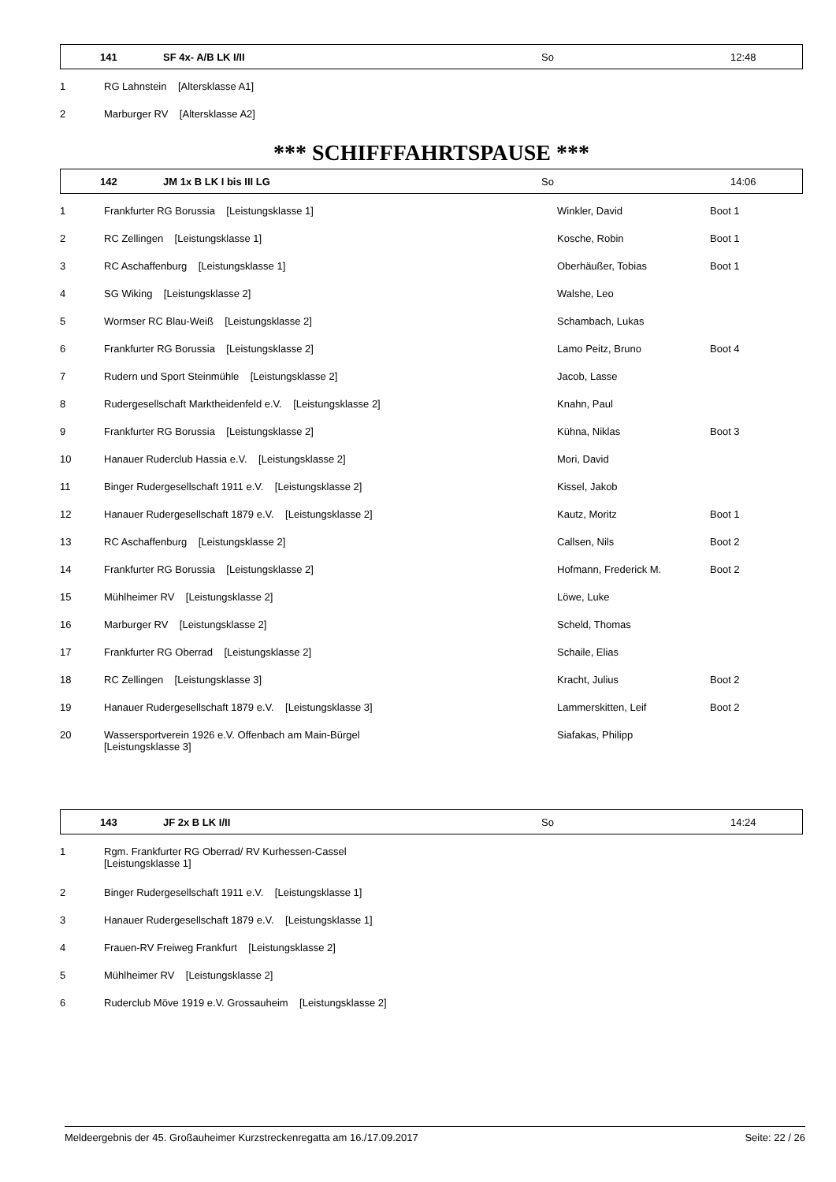141 SF 4x- A/B LK I/II So 12:48
| 1 | RG Lahnstein [Altersklasse A1] |
| 2 | Marburger RV [Altersklasse A2] |
*** SCHIFFFAHRTSPAUSE ***
142 JM 1x B LK I bis III LG So 14:06
| 1 | Frankfurter RG Borussia [Leistungsklasse 1] | Winkler, David | Boot 1 |
| 2 | RC Zellingen [Leistungsklasse 1] | Kosche, Robin | Boot 1 |
| 3 | RC Aschaffenburg [Leistungsklasse 1] | Oberhäußer, Tobias | Boot 1 |
| 4 | SG Wiking [Leistungsklasse 2] | Walshe, Leo | |
| 5 | Wormser RC Blau-Weiß [Leistungsklasse 2] | Schambach, Lukas | |
| 6 | Frankfurter RG Borussia [Leistungsklasse 2] | Lamo Peitz, Bruno | Boot 4 |
| 7 | Rudern und Sport Steinmühle [Leistungsklasse 2] | Jacob, Lasse | |
| 8 | Rudergesellschaft Marktheidenfeld e.V. [Leistungsklasse 2] | Knahn, Paul | |
| 9 | Frankfurter RG Borussia [Leistungsklasse 2] | Kühna, Niklas | Boot 3 |
| 10 | Hanauer Ruderclub Hassia e.V. [Leistungsklasse 2] | Mori, David | |
| 11 | Binger Rudergesellschaft 1911 e.V. [Leistungsklasse 2] | Kissel, Jakob | |
| 12 | Hanauer Rudergesellschaft 1879 e.V. [Leistungsklasse 2] | Kautz, Moritz | Boot 1 |
| 13 | RC Aschaffenburg [Leistungsklasse 2] | Callsen, Nils | Boot 2 |
| 14 | Frankfurter RG Borussia [Leistungsklasse 2] | Hofmann, Frederick M. | Boot 2 |
| 15 | Mühlheimer RV [Leistungsklasse 2] | Löwe, Luke | |
| 16 | Marburger RV [Leistungsklasse 2] | Scheld, Thomas | |
| 17 | Frankfurter RG Oberrad [Leistungsklasse 2] | Schaile, Elias | |
| 18 | RC Zellingen [Leistungsklasse 3] | Kracht, Julius | Boot 2 |
| 19 | Hanauer Rudergesellschaft 1879 e.V. [Leistungsklasse 3] | Lammerskitten, Leif | Boot 2 |
| 20 | Wassersportverein 1926 e.V. Offenbach am Main-Bürgel [Leistungsklasse 3] | Siafakas, Philipp | |
143 JF 2x B LK I/II So 14:24
| 1 | Rgm. Frankfurter RG Oberrad/ RV Kurhessen-Cassel [Leistungsklasse 1] |
| 2 | Binger Rudergesellschaft 1911 e.V. [Leistungsklasse 1] |
| 3 | Hanauer Rudergesellschaft 1879 e.V. [Leistungsklasse 1] |
| 4 | Frauen-RV Freiweg Frankfurt [Leistungsklasse 2] |
| 5 | Mühlheimer RV [Leistungsklasse 2] |
| 6 | Ruderclub Möve 1919 e.V. Grossauheim [Leistungsklasse 2] |
Meldeergebnis der 45. Großauheimer Kurzstreckenregatta am 16./17.09.2017 Seite: 22 / 26